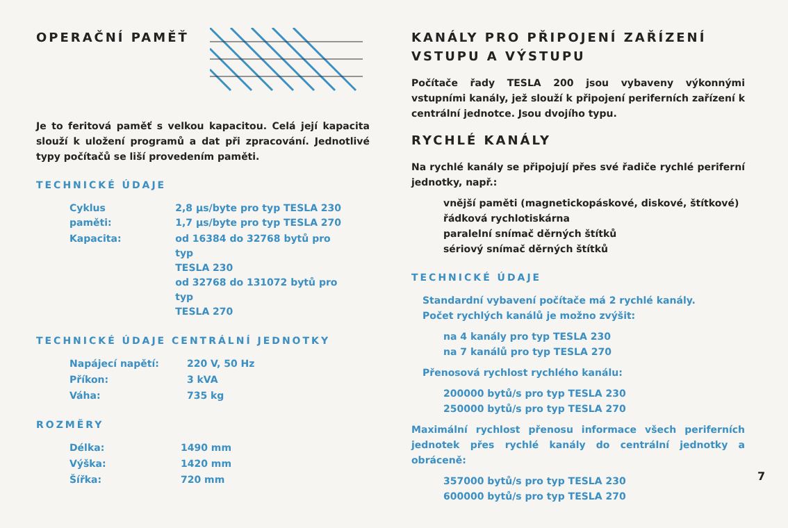OPERAČNÍ PAMĚŤ
Je to feritová paměť s velkou kapacitou. Celá její kapacita slouží k uložení programů a dat při zpracování. Jednotlivé typy počítačů se liší provedením paměti.
TECHNICKÉ ÚDAJE
| Cyklus paměti: | 2,8 μs/byte pro typ TESLA 230 1,7 μs/byte pro typ TESLA 270 |
| Kapacita: | od 16384 do 32768 bytů pro typ TESLA 230 od 32768 do 131072 bytů pro typ TESLA 270 |
TECHNICKÉ ÚDAJE CENTRÁLNÍ JEDNOTKY
| Napájecí napětí: | 220 V, 50 Hz |
| Příkon: | 3 kVA |
| Váha: | 735 kg |
ROZMĚRY
| Délka: | 1490 mm |
| Výška: | 1420 mm |
| Šířka: | 720 mm |
KANÁLY PRO PŘIPOJENÍ ZAŘÍZENÍ
VSTUPU A VÝSTUPU
Počítače řady TESLA 200 jsou vybaveny výkonnými vstupními kanály, jež slouží k připojení periferních zařízení k centrální jednotce. Jsou dvojího typu.
RYCHLÉ KANÁLY
Na rychlé kanály se připojují přes své řadiče rychlé periferní jednotky, např.:
vnější paměti (magnetickopáskové, diskové, štítkové)
řádková rychlotiskárna
paralelní snímač děrných štítků
sériový snímač děrných štítků
TECHNICKÉ ÚDAJE
Standardní vybavení počítače má 2 rychlé kanály.
Počet rychlých kanálů je možno zvýšit:
na 4 kanály pro typ TESLA 230
na 7 kanálů pro typ TESLA 270
Přenosová rychlost rychlého kanálu:
200000 bytů/s pro typ TESLA 230
250000 bytů/s pro typ TESLA 270
Maximální rychlost přenosu informace všech periferních jednotek přes rychlé kanály do centrální jednotky a obráceně:
357000 bytů/s pro typ TESLA 230
600000 bytů/s pro typ TESLA 270
7